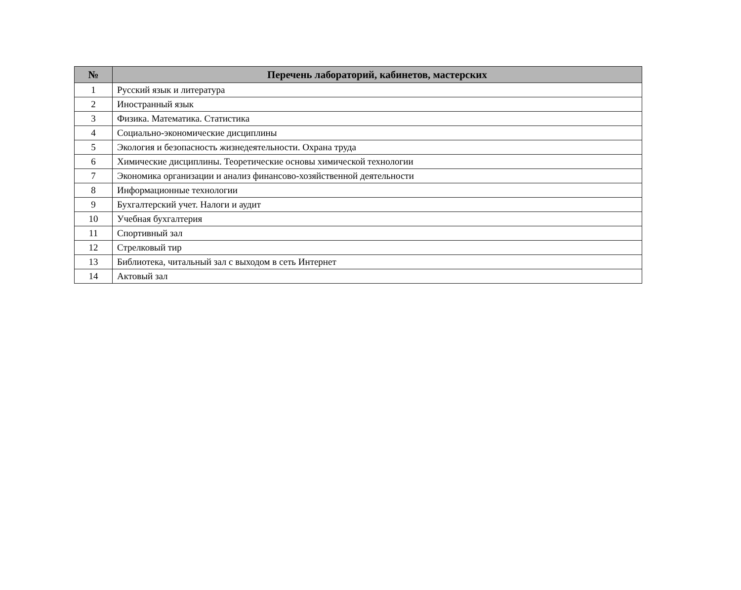| № | Перечень лабораторий, кабинетов, мастерских |
| --- | --- |
| 1 | Русский язык и литература |
| 2 | Иностранный язык |
| 3 | Физика. Математика. Статистика |
| 4 | Социально-экономические дисциплины |
| 5 | Экология и безопасность жизнедеятельности. Охрана труда |
| 6 | Химические дисциплины. Теоретические основы химической технологии |
| 7 | Экономика организации и анализ финансово-хозяйственной деятельности |
| 8 | Информационные технологии |
| 9 | Бухгалтерский учет. Налоги и аудит |
| 10 | Учебная бухгалтерия |
| 11 | Спортивный зал |
| 12 | Стрелковый тир |
| 13 | Библиотека, читальный зал с выходом в сеть Интернет |
| 14 | Актовый зал |